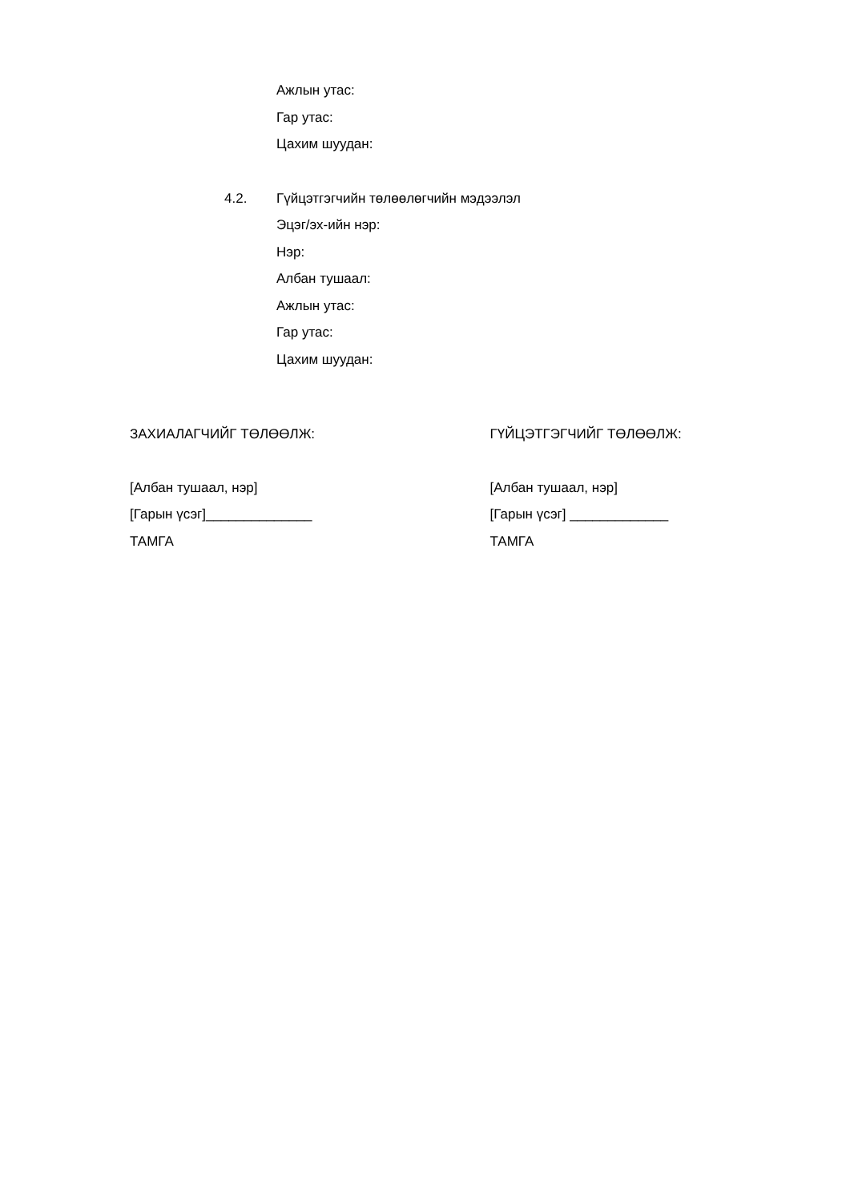Ажлын утас:
Гар утас:
Цахим шуудан:
4.2. Гүйцэтгэгчийн төлөөлөгчийн мэдээлэл
Эцэг/эх-ийн нэр:
Нэр:
Албан тушаал:
Ажлын утас:
Гар утас:
Цахим шуудан:
ЗАХИАЛАГЧИЙГ ТӨЛӨӨЛЖ:
[Албан тушаал, нэр]
[Гарын үсэг]______________
ТАМГА
ГҮЙЦЭТГЭГЧИЙГ ТӨЛӨӨЛЖ:
[Албан тушаал, нэр]
[Гарын үсэг] _____________
ТАМГА